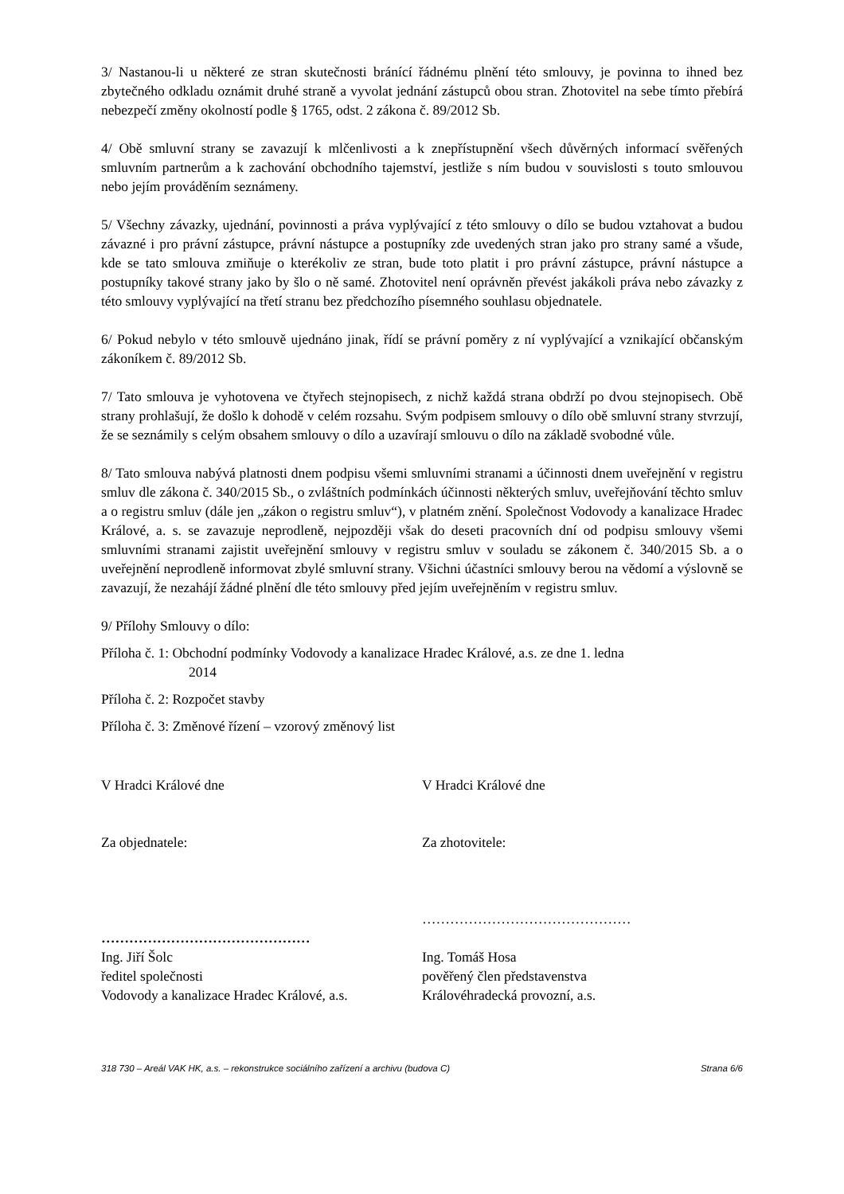3/ Nastanou-li u některé ze stran skutečnosti bránící řádnému plnění této smlouvy, je povinna to ihned bez zbytečného odkladu oznámit druhé straně a vyvolat jednání zástupců obou stran. Zhotovitel na sebe tímto přebírá nebezpečí změny okolností podle § 1765, odst. 2 zákona č. 89/2012 Sb.
4/ Obě smluvní strany se zavazují k mlčenlivosti a k znepřístupnění všech důvěrných informací svěřených smluvním partnerům a k zachování obchodního tajemství, jestliže s ním budou v souvislosti s touto smlouvou nebo jejím prováděním seznámeny.
5/ Všechny závazky, ujednání, povinnosti a práva vyplývající z této smlouvy o dílo se budou vztahovat a budou závazné i pro právní zástupce, právní nástupce a postupníky zde uvedených stran jako pro strany samé a všude, kde se tato smlouva zmiňuje o kterékoliv ze stran, bude toto platit i pro právní zástupce, právní nástupce a postupníky takové strany jako by šlo o ně samé. Zhotovitel není oprávněn převést jakákoli práva nebo závazky z této smlouvy vyplývající na třetí stranu bez předchozího písemného souhlasu objednatele.
6/ Pokud nebylo v této smlouvě ujednáno jinak, řídí se právní poměry z ní vyplývající a vznikající občanským zákoníkem č. 89/2012 Sb.
7/ Tato smlouva je vyhotovena ve čtyřech stejnopisech, z nichž každá strana obdrží po dvou stejnopisech. Obě strany prohlašují, že došlo k dohodě v celém rozsahu. Svým podpisem smlouvy o dílo obě smluvní strany stvrzují, že se seznámily s celým obsahem smlouvy o dílo a uzavírají smlouvu o dílo na základě svobodné vůle.
8/ Tato smlouva nabývá platnosti dnem podpisu všemi smluvními stranami a účinnosti dnem uveřejnění v registru smluv dle zákona č. 340/2015 Sb., o zvláštních podmínkách účinnosti některých smluv, uveřejňování těchto smluv a o registru smluv (dále jen „zákon o registru smluv“), v platném znění. Společnost Vodovody a kanalizace Hradec Králové, a. s. se zavazuje neprodleně, nejpozději však do deseti pracovních dní od podpisu smlouvy všemi smluvními stranami zajistit uveřejnění smlouvy v registru smluv v souladu se zákonem č. 340/2015 Sb. a o uveřejnění neprodleně informovat zbylé smluvní strany. Všichni účastníci smlouvy berou na vědomí a výslovně se zavazují, že nezahájí žádné plnění dle této smlouvy před jejím uveřejněním v registru smluv.
9/ Přílohy Smlouvy o dílo:
Příloha č. 1: Obchodní podmínky Vodovody a kanalizace Hradec Králové, a.s. ze dne 1. ledna
2014
Příloha č. 2: Rozpočet stavby
Příloha č. 3: Změnové řízení – vzorový změnový list
V Hradci Králové dne
Za objednatele:
………………………………………
Ing. Jiří Šolc
ředitel společnosti
Vodovody a kanalizace Hradec Králové, a.s.
V Hradci Králové dne
Za zhotovitele:
………………………………………
Ing. Tomáš Hosa
pověřený člen představenstva
Královéhradecká provozní, a.s.
318 730 – Areál VAK HK, a.s. – rekonstrukce sociálního zařízení a archivu (budova C) Strana 6/6